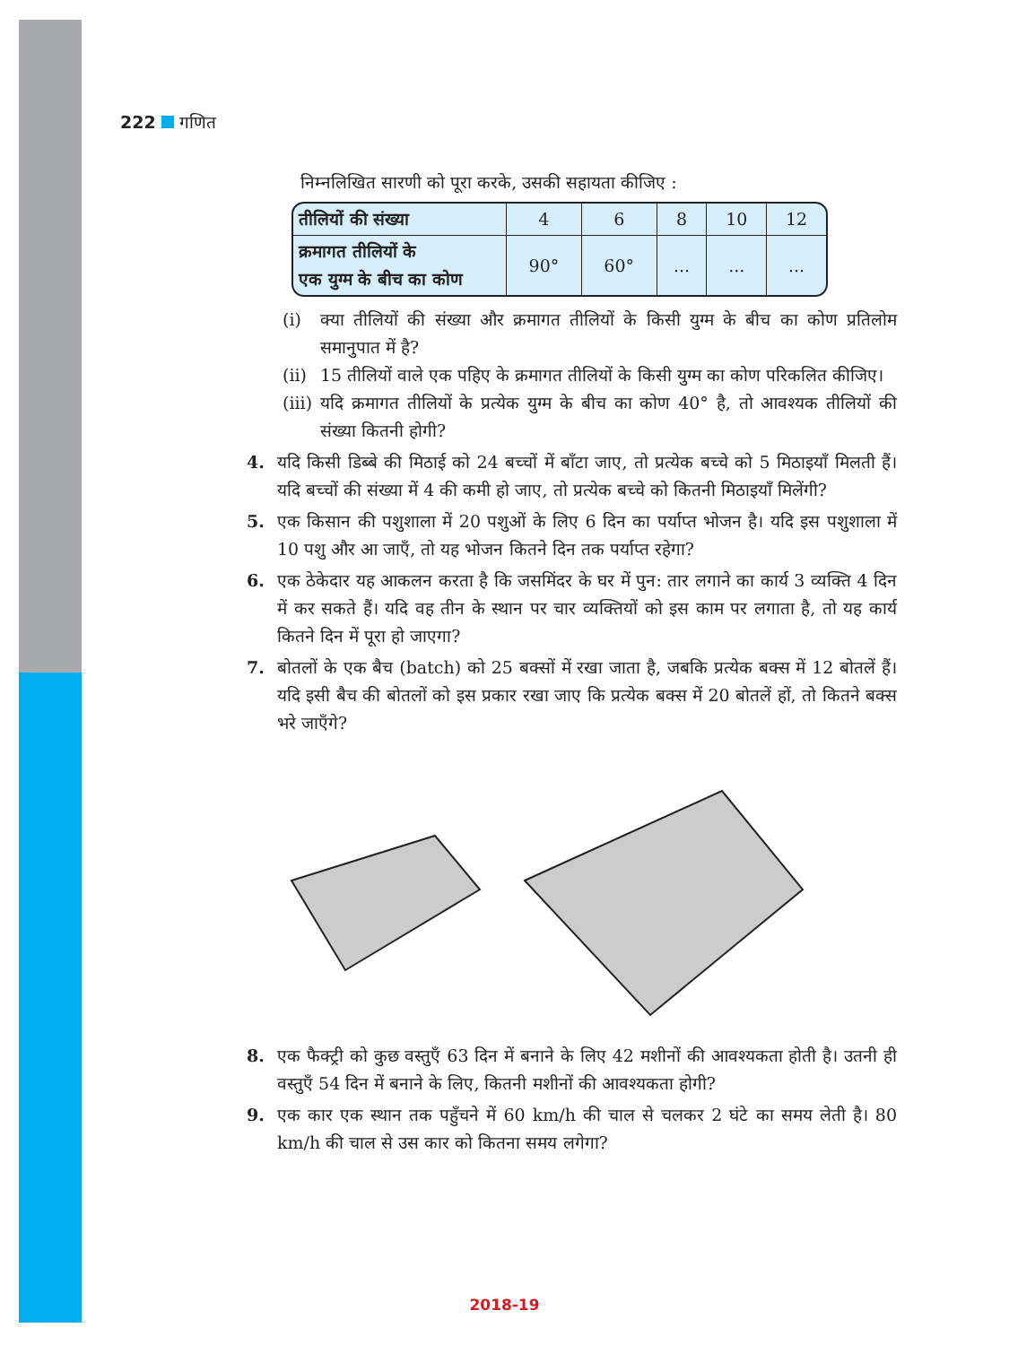222 गणित
निम्नलिखित सारणी को पूरा करके, उसकी सहायता कीजिए :
| तीलियों की संख्या | 4 | 6 | 8 | 10 | 12 |
| क्रमागत तीलियों के एक युग्म के बीच का कोण | 90° | 60° | ... | ... | ... |
(i) क्या तीलियों की संख्या और क्रमागत तीलियों के किसी युग्म के बीच का कोण प्रतिलोम समानुपात में है?
(ii)
15 तीलियों वाले एक पहिए के क्रमागत तीलियों के किसी युग्म का कोण परिकलित कीजिए।
(iii)
यदि क्रमागत तीलियों के प्रत्येक युग्म के बीच का कोण 40° है, तो आवश्यक तीलियों की संख्या कितनी होगी?
4. यदि किसी डिब्बे की मिठाई को 24 बच्चों में बाँटा जाए, तो प्रत्येक बच्चे को 5 मिठाइयाँ मिलती हैं। यदि बच्चों की संख्या में 4 की कमी हो जाए, तो प्रत्येक बच्चे को कितनी मिठाइयाँ मिलेंगी?
5. एक किसान की पशुशाला में 20 पशुओं के लिए 6 दिन का पर्याप्त भोजन है। यदि इस पशुशाला में 10 पशु और आ जाएँ, तो यह भोजन कितने दिन तक पर्याप्त रहेगा?
6. एक ठेकेदार यह आकलन करता है कि जसमिंदर के घर में पुन: तार लगाने का कार्य 3 व्यक्ति 4 दिन में कर सकते हैं। यदि वह तीन के स्थान पर चार व्यक्तियों को इस काम पर लगाता है, तो यह कार्य कितने दिन में पूरा हो जाएगा?
7. बोतलों के एक बैच (batch) को 25 बक्सों में रखा जाता है, जबकि प्रत्येक बक्स में 12 बोतलें हैं। यदि इसी बैच की बोतलों को इस प्रकार रखा जाए कि प्रत्येक बक्स में 20 बोतलें हों, तो कितने बक्स भरे जाएँगे?
8. एक फैक्ट्री को कुछ वस्तुएँ 63 दिन में बनाने के लिए 42 मशीनों की आवश्यकता होती है। उतनी ही वस्तुएँ 54 दिन में बनाने के लिए, कितनी मशीनों की आवश्यकता होगी?
9. एक कार एक स्थान तक पहुँचने में 60 km/h की चाल से चलकर 2 घंटे का समय लेती है। 80 km/h की चाल से उस कार को कितना समय लगेगा?
2018-19